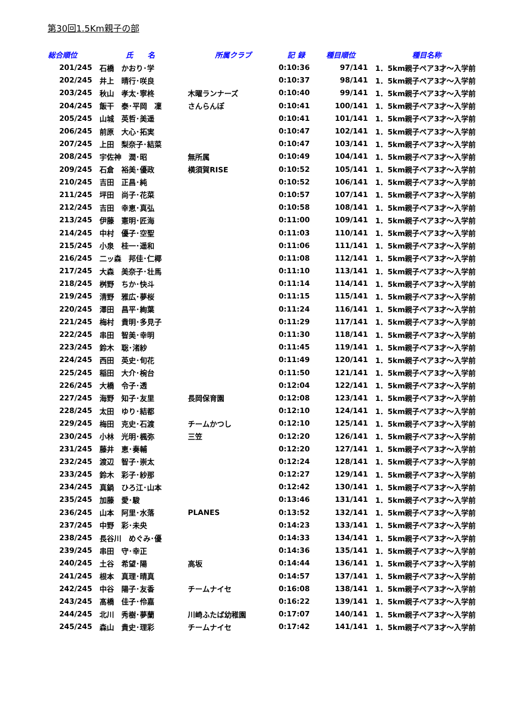第30回1.5Km親子の部
| 総合順位 | 氏 名 | 所属クラブ | 記 録 | 種目順位 | 種目名称 |
| --- | --- | --- | --- | --- | --- |
| 201/245 | 石橋 かおり･学 | | 0:10:36 | 97/141 | 1．5km親子ペア3才～入学前 |
| 202/245 | 井上 晴行･咲良 | | 0:10:37 | 98/141 | 1．5km親子ペア3才～入学前 |
| 203/245 | 秋山 孝太･寧柊 | 木曜ランナーズ | 0:10:40 | 99/141 | 1．5km親子ペア3才～入学前 |
| 204/245 | 飯干 泰･平岡 凜 | さんらんぽ | 0:10:41 | 100/141 | 1．5km親子ペア3才～入学前 |
| 205/245 | 山城 英哲･美遥 | | 0:10:41 | 101/141 | 1．5km親子ペア3才～入学前 |
| 206/245 | 前原 大心･拓実 | | 0:10:47 | 102/141 | 1．5km親子ペア3才～入学前 |
| 207/245 | 上田 梨奈子･結菜 | | 0:10:47 | 103/141 | 1．5km親子ペア3才～入学前 |
| 208/245 | 宇佐神 潤･昭 | 無所属 | 0:10:49 | 104/141 | 1．5km親子ペア3才～入学前 |
| 209/245 | 石倉 裕美･優政 | 横須賀RISE | 0:10:52 | 105/141 | 1．5km親子ペア3才～入学前 |
| 210/245 | 吉田 正昌･純 | | 0:10:52 | 106/141 | 1．5km親子ペア3才～入学前 |
| 211/245 | 坪田 尚子･花菜 | | 0:10:57 | 107/141 | 1．5km親子ペア3才～入学前 |
| 212/245 | 吉田 幸恵･真弘 | | 0:10:58 | 108/141 | 1．5km親子ペア3才～入学前 |
| 213/245 | 伊藤 憲明･匠海 | | 0:11:00 | 109/141 | 1．5km親子ペア3才～入学前 |
| 214/245 | 中村 優子･空聖 | | 0:11:03 | 110/141 | 1．5km親子ペア3才～入学前 |
| 215/245 | 小泉 桂一･遥和 | | 0:11:06 | 111/141 | 1．5km親子ペア3才～入学前 |
| 216/245 | 二ッ森 邦佳･仁椰 | | 0:11:08 | 112/141 | 1．5km親子ペア3才～入学前 |
| 217/245 | 大森 美奈子･壮馬 | | 0:11:10 | 113/141 | 1．5km親子ペア3才～入学前 |
| 218/245 | 桝野 ちか･快斗 | | 0:11:14 | 114/141 | 1．5km親子ペア3才～入学前 |
| 219/245 | 清野 雅広･夢桜 | | 0:11:15 | 115/141 | 1．5km親子ペア3才～入学前 |
| 220/245 | 澤田 昌平･絢葉 | | 0:11:24 | 116/141 | 1．5km親子ペア3才～入学前 |
| 221/245 | 梅村 貴明･多見子 | | 0:11:29 | 117/141 | 1．5km親子ペア3才～入学前 |
| 222/245 | 串田 智美･幸明 | | 0:11:30 | 118/141 | 1．5km親子ペア3才～入学前 |
| 223/245 | 鈴木 聡･渚紗 | | 0:11:45 | 119/141 | 1．5km親子ペア3才～入学前 |
| 224/245 | 西田 英史･旬花 | | 0:11:49 | 120/141 | 1．5km親子ペア3才～入学前 |
| 225/245 | 稲田 大介･椀台 | | 0:11:50 | 121/141 | 1．5km親子ペア3才～入学前 |
| 226/245 | 大橋 令子･透 | | 0:12:04 | 122/141 | 1．5km親子ペア3才～入学前 |
| 227/245 | 海野 知子･友里 | 長岡保育園 | 0:12:08 | 123/141 | 1．5km親子ペア3才～入学前 |
| 228/245 | 太田 ゆり･結都 | | 0:12:10 | 124/141 | 1．5km親子ペア3才～入学前 |
| 229/245 | 梅田 克史･石渡 | チームかつし | 0:12:10 | 125/141 | 1．5km親子ペア3才～入学前 |
| 230/245 | 小林 光明･楓弥 | 三笠 | 0:12:20 | 126/141 | 1．5km親子ペア3才～入学前 |
| 231/245 | 藤井 恵･奏輔 | | 0:12:20 | 127/141 | 1．5km親子ペア3才～入学前 |
| 232/245 | 渡辺 智子･崇太 | | 0:12:24 | 128/141 | 1．5km親子ペア3才～入学前 |
| 233/245 | 鈴木 彩子･紗那 | | 0:12:27 | 129/141 | 1．5km親子ペア3才～入学前 |
| 234/245 | 真鍋 ひろ江･山本 | | 0:12:42 | 130/141 | 1．5km親子ペア3才～入学前 |
| 235/245 | 加藤 愛･駿 | | 0:13:46 | 131/141 | 1．5km親子ペア3才～入学前 |
| 236/245 | 山本 阿里･水落 | PLANES | 0:13:52 | 132/141 | 1．5km親子ペア3才～入学前 |
| 237/245 | 中野 彩･未央 | | 0:14:23 | 133/141 | 1．5km親子ペア3才～入学前 |
| 238/245 | 長谷川 めぐみ･優 | | 0:14:33 | 134/141 | 1．5km親子ペア3才～入学前 |
| 239/245 | 串田 守･幸正 | | 0:14:36 | 135/141 | 1．5km親子ペア3才～入学前 |
| 240/245 | 土谷 希望･陽 | 高坂 | 0:14:44 | 136/141 | 1．5km親子ペア3才～入学前 |
| 241/245 | 根本 真理･晴真 | | 0:14:57 | 137/141 | 1．5km親子ペア3才～入学前 |
| 242/245 | 中谷 陽子･友香 | チームナイセ | 0:16:08 | 138/141 | 1．5km親子ペア3才～入学前 |
| 243/245 | 髙橋 佳子･伶嘉 | | 0:16:22 | 139/141 | 1．5km親子ペア3才～入学前 |
| 244/245 | 北川 秀樹･夢蘭 | 川崎ふたば幼稚園 | 0:17:07 | 140/141 | 1．5km親子ペア3才～入学前 |
| 245/245 | 森山 貴史･理彩 | チームナイセ | 0:17:42 | 141/141 | 1．5km親子ペア3才～入学前 |